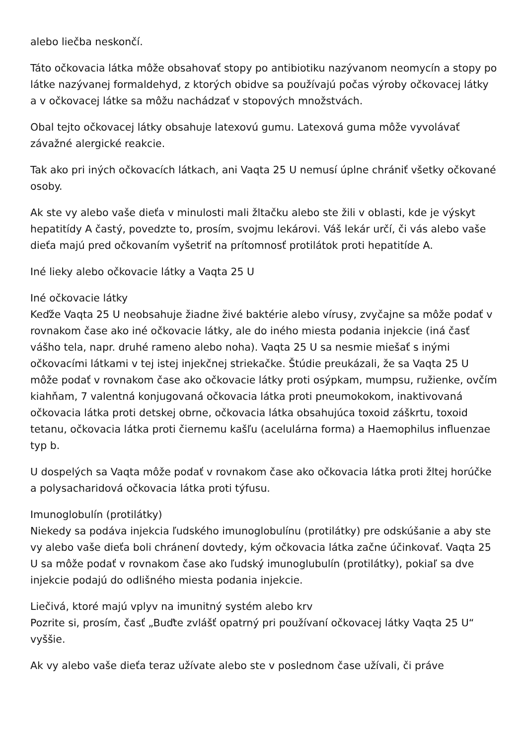alebo liečba neskončí.
Táto očkovacia látka môže obsahovať stopy po antibiotiku nazývanom neomycín a stopy po látke nazývanej formaldehyd, z ktorých obidve sa používajú počas výroby očkovacej látky a v očkovacej látke sa môžu nachádzať v stopových množstvách.
Obal tejto očkovacej látky obsahuje latexovú gumu. Latexová guma môže vyvolávať závažné alergické reakcie.
Tak ako pri iných očkovacích látkach, ani Vaqta 25 U nemusí úplne chrániť všetky očkované osoby.
Ak ste vy alebo vaše dieťa v minulosti mali žltačku alebo ste žili v oblasti, kde je výskyt hepatitídy A častý, povedzte to, prosím, svojmu lekárovi. Váš lekár určí, či vás alebo vaše dieťa majú pred očkovaním vyšetriť na prítomnosť protilátok proti hepatitíde A.
Iné lieky alebo očkovacie látky a Vaqta 25 U
Iné očkovacie látky
Keďže Vaqta 25 U neobsahuje žiadne živé baktérie alebo vírusy, zvyčajne sa môže podať v rovnakom čase ako iné očkovacie látky, ale do iného miesta podania injekcie (iná časť vášho tela, napr. druhé rameno alebo noha). Vaqta 25 U sa nesmie miešať s inými očkovacími látkami v tej istej injekčnej striekačke. Štúdie preukázali, že sa Vaqta 25 U môže podať v rovnakom čase ako očkovacie látky proti osýpkam, mumpsu, ružienke, ovčím kiahňam, 7 valentná konjugovaná očkovacia látka proti pneumokokom, inaktivovaná očkovacia látka proti detskej obrne, očkovacia látka obsahujúca toxoid záškrtu, toxoid tetanu, očkovacia látka proti čiernemu kašľu (acelulárna forma) a Haemophilus influenzae typ b.
U dospelých sa Vaqta môže podať v rovnakom čase ako očkovacia látka proti žltej horúčke a polysacharidová očkovacia látka proti týfusu.
Imunoglobulín (protilátky)
Niekedy sa podáva injekcia ľudského imunoglobulínu (protilátky) pre odskúšanie a aby ste vy alebo vaše dieťa boli chránení dovtedy, kým očkovacia látka začne účinkovať. Vaqta 25 U sa môže podať v rovnakom čase ako ľudský imunoglubulín (protilátky), pokiaľ sa dve injekcie podajú do odlišného miesta podania injekcie.
Liečivá, ktoré majú vplyv na imunitný systém alebo krv
Pozrite si, prosím, časť „Buďte zvlášť opatrný pri používaní očkovacej látky Vaqta 25 U“ vyššie.
Ak vy alebo vaše dieťa teraz užívate alebo ste v poslednom čase užívali, či práve